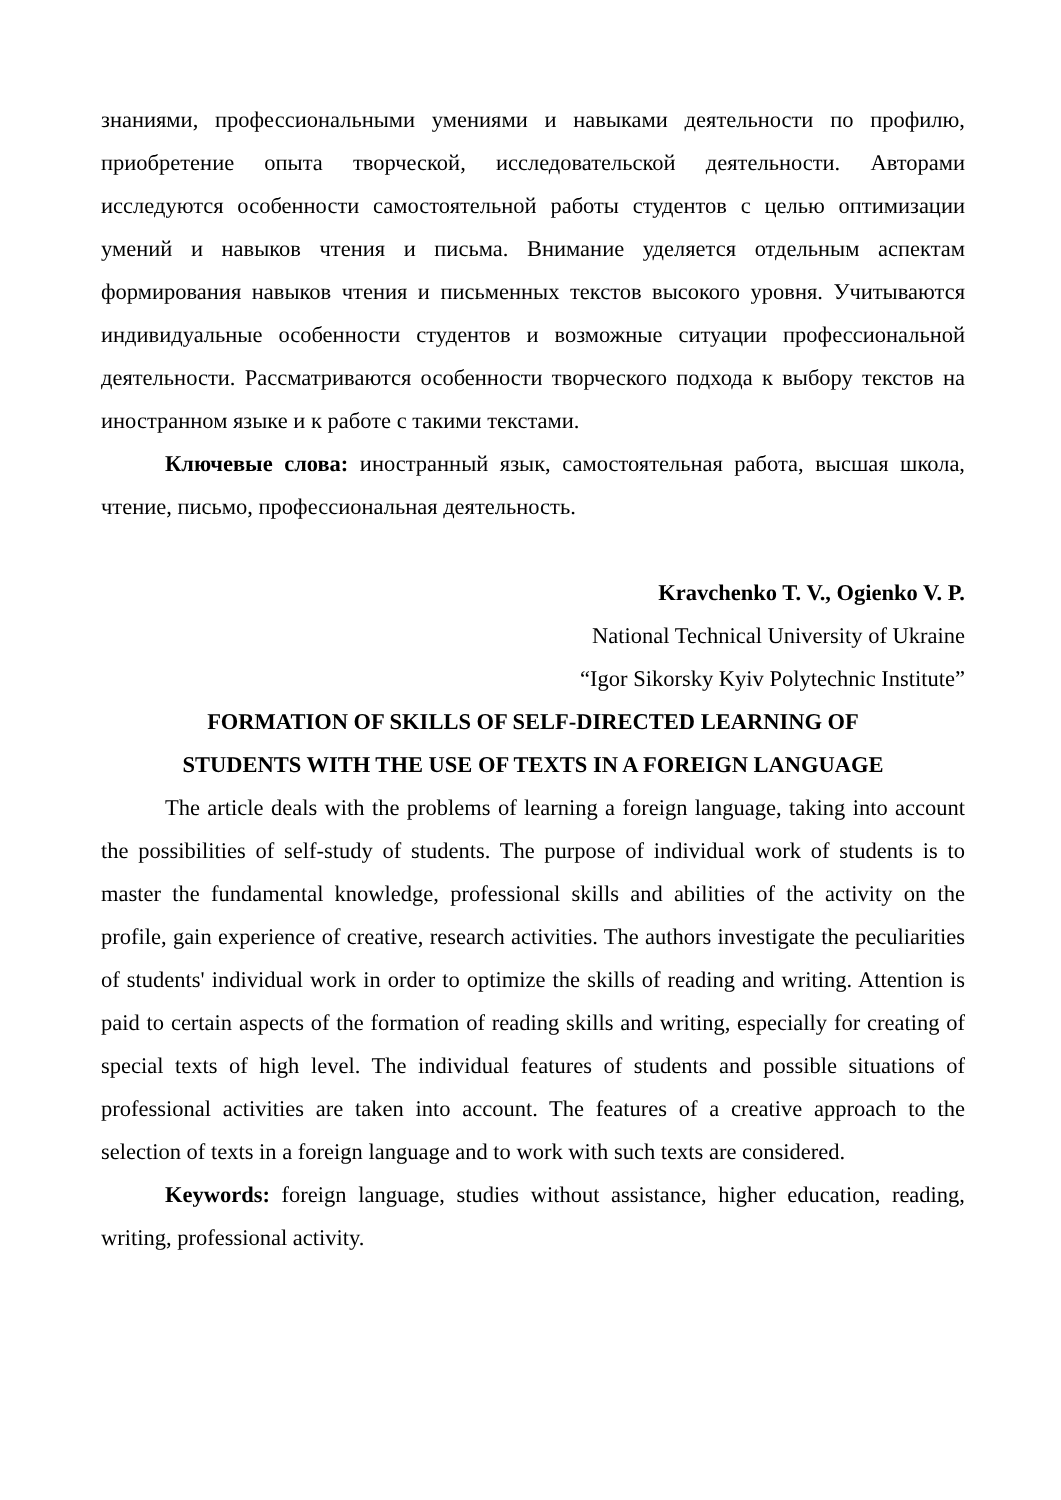знаниями, профессиональными умениями и навыками деятельности по профилю, приобретение опыта творческой, исследовательской деятельности. Авторами исследуются особенности самостоятельной работы студентов с целью оптимизации умений и навыков чтения и письма. Внимание уделяется отдельным аспектам формирования навыков чтения и письменных текстов высокого уровня. Учитываются индивидуальные особенности студентов и возможные ситуации профессиональной деятельности. Рассматриваются особенности творческого подхода к выбору текстов на иностранном языке и к работе с такими текстами.
Ключевые слова: иностранный язык, самостоятельная работа, высшая школа, чтение, письмо, профессиональная деятельность.
Kravchenko T. V., Ogienko V. P.
National Technical University of Ukraine
“Igor Sikorsky Kyiv Polytechnic Institute”
FORMATION OF SKILLS OF SELF-DIRECTED LEARNING OF
STUDENTS WITH THE USE OF TEXTS IN A FOREIGN LANGUAGE
The article deals with the problems of learning a foreign language, taking into account the possibilities of self-study of students. The purpose of individual work of students is to master the fundamental knowledge, professional skills and abilities of the activity on the profile, gain experience of creative, research activities. The authors investigate the peculiarities of students' individual work in order to optimize the skills of reading and writing. Attention is paid to certain aspects of the formation of reading skills and writing, especially for creating of special texts of high level. The individual features of students and possible situations of professional activities are taken into account. The features of a creative approach to the selection of texts in a foreign language and to work with such texts are considered.
Keywords: foreign language, studies without assistance, higher education, reading, writing, professional activity.